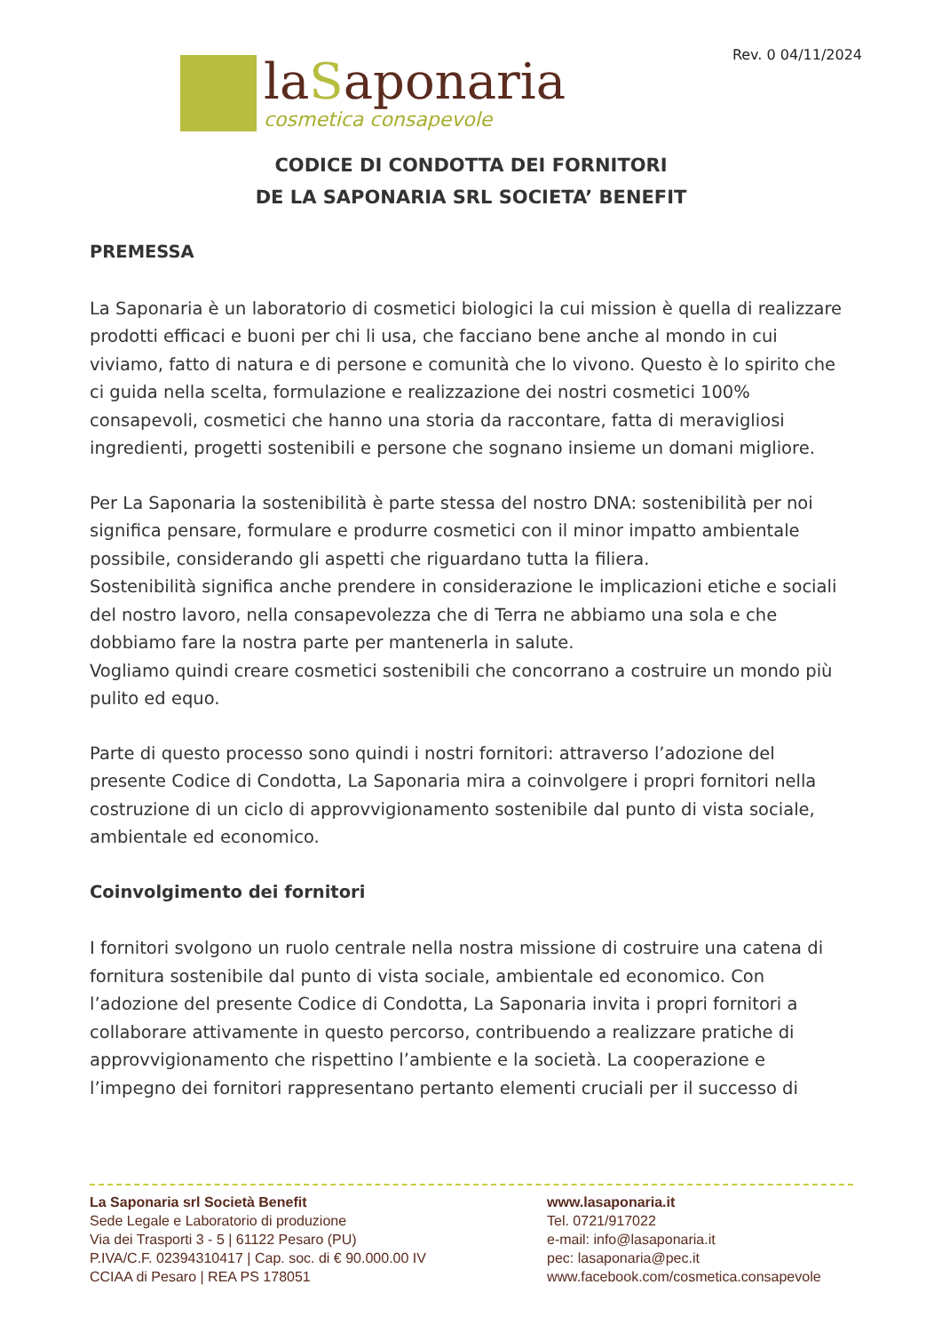Rev. 0 04/11/2024
laSaponaria
cosmetica consapevole
CODICE DI CONDOTTA DEI FORNITORI
DE LA SAPONARIA SRL SOCIETA’ BENEFIT
PREMESSA
La Saponaria è un laboratorio di cosmetici biologici la cui mission è quella di realizzare prodotti efficaci e buoni per chi li usa, che facciano bene anche al mondo in cui viviamo, fatto di natura e di persone e comunità che lo vivono. Questo è lo spirito che ci guida nella scelta, formulazione e realizzazione dei nostri cosmetici 100% consapevoli, cosmetici che hanno una storia da raccontare, fatta di meravigliosi ingredienti, progetti sostenibili e persone che sognano insieme un domani migliore.
Per La Saponaria la sostenibilità è parte stessa del nostro DNA: sostenibilità per noi significa pensare, formulare e produrre cosmetici con il minor impatto ambientale possibile, considerando gli aspetti che riguardano tutta la filiera.
Sostenibilità significa anche prendere in considerazione le implicazioni etiche e sociali del nostro lavoro, nella consapevolezza che di Terra ne abbiamo una sola e che dobbiamo fare la nostra parte per mantenerla in salute.
Vogliamo quindi creare cosmetici sostenibili che concorrano a costruire un mondo più pulito ed equo.
Parte di questo processo sono quindi i nostri fornitori: attraverso l’adozione del presente Codice di Condotta, La Saponaria mira a coinvolgere i propri fornitori nella costruzione di un ciclo di approvvigionamento sostenibile dal punto di vista sociale, ambientale ed economico.
Coinvolgimento dei fornitori
I fornitori svolgono un ruolo centrale nella nostra missione di costruire una catena di fornitura sostenibile dal punto di vista sociale, ambientale ed economico. Con l’adozione del presente Codice di Condotta, La Saponaria invita i propri fornitori a collaborare attivamente in questo percorso, contribuendo a realizzare pratiche di approvvigionamento che rispettino l’ambiente e la società. La cooperazione e l’impegno dei fornitori rappresentano pertanto elementi cruciali per il successo di
La Saponaria srl Società Benefit
Sede Legale e Laboratorio di produzione
Via dei Trasporti 3 - 5 | 61122 Pesaro (PU)
P.IVA/C.F. 02394310417 | Cap. soc. di € 90.000.00 IV
CCIAA di Pesaro | REA PS 178051
www.lasaponaria.it
Tel. 0721/917022
e-mail: info@lasaponaria.it
pec: lasaponaria@pec.it
www.facebook.com/cosmetica.consapevole